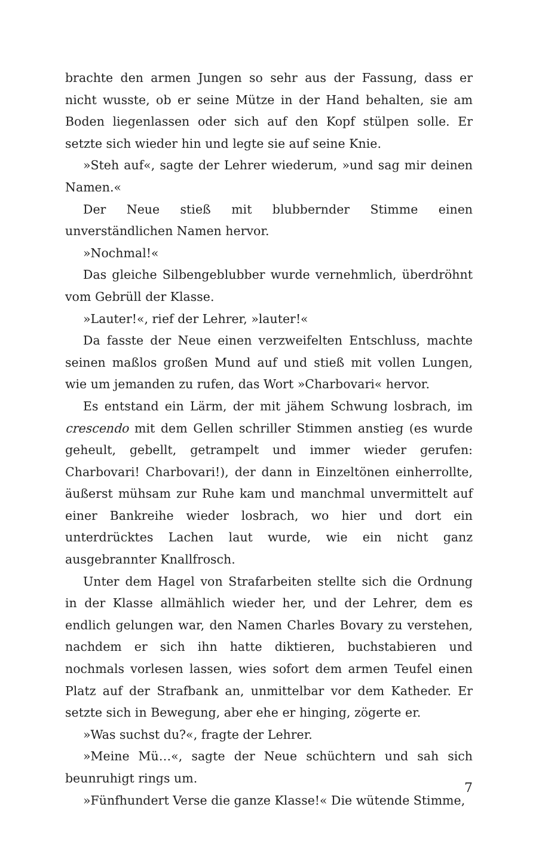brachte den armen Jungen so sehr aus der Fassung, dass er nicht wusste, ob er seine Mütze in der Hand behalten, sie am Boden liegenlassen oder sich auf den Kopf stülpen solle. Er setzte sich wieder hin und legte sie auf seine Knie.
»Steh auf«, sagte der Lehrer wiederum, »und sag mir deinen Namen.«
Der Neue stieß mit blubbernder Stimme einen unverständlichen Namen hervor.
»Nochmal!«
Das gleiche Silbengeblubber wurde vernehmlich, überdröhnt vom Gebrüll der Klasse.
»Lauter!«, rief der Lehrer, »lauter!«
Da fasste der Neue einen verzweifelten Entschluss, machte seinen maßlos großen Mund auf und stieß mit vollen Lungen, wie um jemanden zu rufen, das Wort »Charbovari« hervor.
Es entstand ein Lärm, der mit jähem Schwung losbrach, im crescendo mit dem Gellen schriller Stimmen anstieg (es wurde geheult, gebellt, getrampelt und immer wieder gerufen: Charbovari! Charbovari!), der dann in Einzeltönen einherrollte, äußerst mühsam zur Ruhe kam und manchmal unvermittelt auf einer Bankreihe wieder losbrach, wo hier und dort ein unterdrücktes Lachen laut wurde, wie ein nicht ganz ausgebrannter Knallfrosch.
Unter dem Hagel von Strafarbeiten stellte sich die Ordnung in der Klasse allmählich wieder her, und der Lehrer, dem es endlich gelungen war, den Namen Charles Bovary zu verstehen, nachdem er sich ihn hatte diktieren, buchstabieren und nochmals vorlesen lassen, wies sofort dem armen Teufel einen Platz auf der Strafbank an, unmittelbar vor dem Katheder. Er setzte sich in Bewegung, aber ehe er hinging, zögerte er.
»Was suchst du?«, fragte der Lehrer.
»Meine Mü…«, sagte der Neue schüchtern und sah sich beunruhigt rings um.
»Fünfhundert Verse die ganze Klasse!« Die wütende Stimme,
7